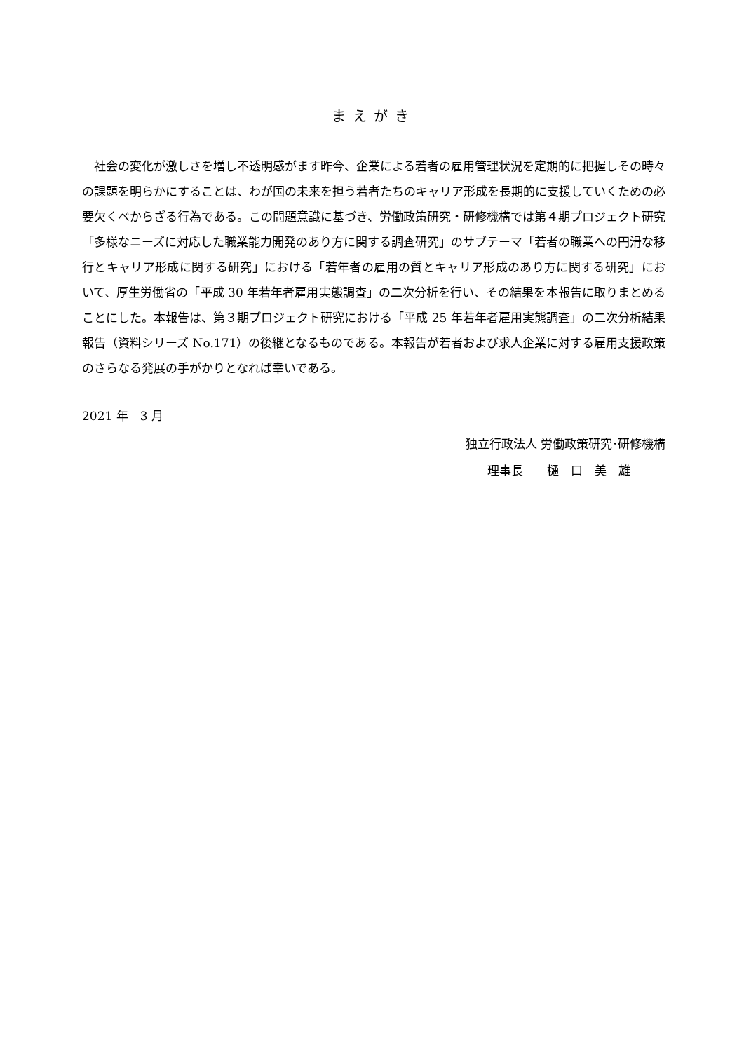まえがき
社会の変化が激しさを増し不透明感がます昨今、企業による若者の雇用管理状況を定期的に把握しその時々の課題を明らかにすることは、わが国の未来を担う若者たちのキャリア形成を長期的に支援していくための必要欠くべからざる行為である。この問題意識に基づき、労働政策研究・研修機構では第４期プロジェクト研究「多様なニーズに対応した職業能力開発のあり方に関する調査研究」のサブテーマ「若者の職業への円滑な移行とキャリア形成に関する研究」における「若年者の雇用の質とキャリア形成のあり方に関する研究」において、厚生労働省の「平成 30 年若年者雇用実態調査」の二次分析を行い、その結果を本報告に取りまとめることにした。本報告は、第３期プロジェクト研究における「平成 25 年若年者雇用実態調査」の二次分析結果報告（資料シリーズ No.171）の後継となるものである。本報告が若者および求人企業に対する雇用支援政策のさらなる発展の手がかりとなれば幸いである。
2021 年　3 月
独立行政法人 労働政策研究･研修機構
理事長　　樋　口　美　雄